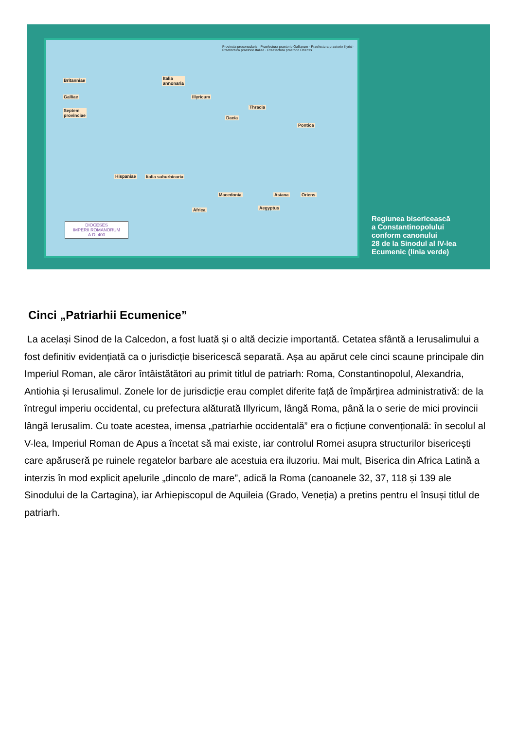Britanniae
Galliae
Septem
provinciae
Italia
annonaria
Illyricum
Dacia
Thracia
Pontica
Hispaniae Italia suburbicaria
Macedonia Asiana Oriens
Africa Aegyptus
Provincia proconsularis · Praefectura praetorio Galliarum · Praefectura praetorio Illyrici · Praefectura praetorio Italiae · Praefectura praetorio Orientis
DIOCESES
IMPERII ROMANORUM
A.D. 400
Regiunea bisericească
a Constantinopolului
conform canonului
28 de la Sinodul al IV-lea
Ecumenic (linia verde)
Cinci „Patriarhii Ecumenice”
La același Sinod de la Calcedon, a fost luată și o altă decizie importantă. Cetatea sfântă a Ierusalimului a fost definitiv evidențiată ca o jurisdicție bisericescă separată. Așa au apărut cele cinci scaune principale din Imperiul Roman, ale căror întâistătători au primit titlul de patriarh: Roma, Constantinopolul, Alexandria, Antiohia și Ierusalimul. Zonele lor de jurisdicție erau complet diferite față de împărțirea administrativă: de la întregul imperiu occidental, cu prefectura alăturată Illyricum, lângă Roma, până la o serie de mici provincii lângă Ierusalim. Cu toate acestea, imensa „patriarhie occidentală” era o ficțiune convențională: în secolul al V-lea, Imperiul Roman de Apus a încetat să mai existe, iar controlul Romei asupra structurilor bisericești care apăruseră pe ruinele regatelor barbare ale acestuia era iluzoriu. Mai mult, Biserica din Africa Latină a interzis în mod explicit apelurile „dincolo de mare”, adică la Roma (canoanele 32, 37, 118 și 139 ale Sinodului de la Cartagina), iar Arhiepiscopul de Aquileia (Grado, Veneția) a pretins pentru el însuși titlul de patriarh.